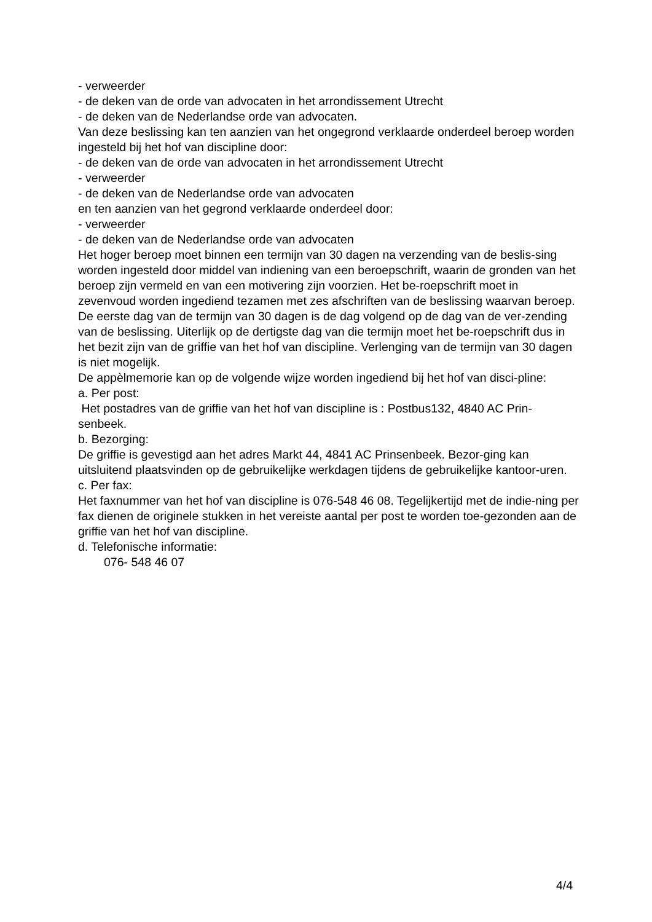- verweerder
- de deken van de orde van advocaten in het arrondissement Utrecht
- de deken van de Nederlandse orde van advocaten.
Van deze beslissing kan ten aanzien van het ongegrond verklaarde onderdeel beroep worden ingesteld bij het hof van discipline door:
- de deken van de orde van advocaten in het arrondissement Utrecht
- verweerder
- de deken van de Nederlandse orde van advocaten
en ten aanzien van het gegrond verklaarde onderdeel door:
- verweerder
- de deken van de Nederlandse orde van advocaten
Het hoger beroep moet binnen een termijn van 30 dagen na verzending van de beslis-sing worden ingesteld door middel van indiening van een beroepschrift, waarin de gronden van het beroep zijn vermeld en van een motivering zijn voorzien. Het be-roepschrift moet in zevenvoud worden ingediend tezamen met zes afschriften van de beslissing waarvan beroep.
De eerste dag van de termijn van 30 dagen is de dag volgend op de dag van de ver-zending van de beslissing. Uiterlijk op de dertigste dag van die termijn moet het be-roepschrift dus in het bezit zijn van de griffie van het hof van discipline. Verlenging van de termijn van 30 dagen is niet mogelijk.
De appèlmemorie kan op de volgende wijze worden ingediend bij het hof van disci-pline:
a. Per post:
Het postadres van de griffie van het hof van discipline is : Postbus132, 4840 AC Prin-senbeek.
b. Bezorging:
De griffie is gevestigd aan het adres Markt 44, 4841 AC Prinsenbeek. Bezor-ging kan uitsluitend plaatsvinden op de gebruikelijke werkdagen tijdens de gebruikelijke kantoor-uren.
c. Per fax:
Het faxnummer van het hof van discipline is 076-548 46 08. Tegelijkertijd met de indie-ning per fax dienen de originele stukken in het vereiste aantal per post te worden toe-gezonden aan de griffie van het hof van discipline.
d. Telefonische informatie:
076- 548 46 07
4/4